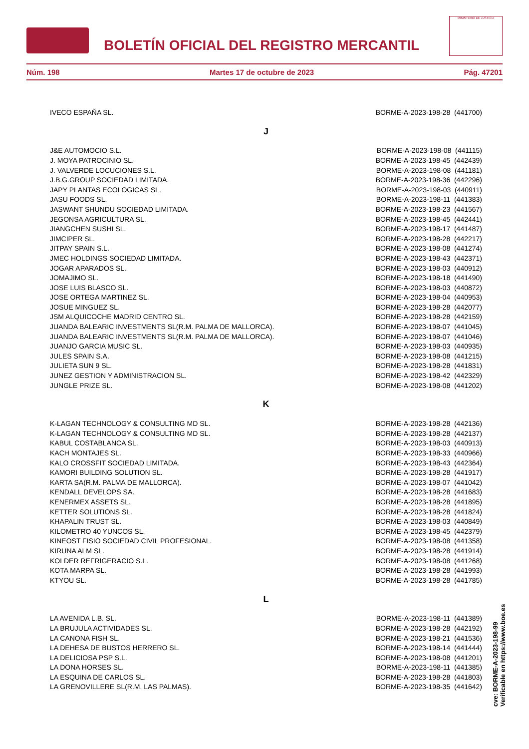BOLETÍN OFICIAL DEL REGISTRO MERCANTIL
MINISTERIO DE JUSTICIA
Núm. 198 Martes 17 de octubre de 2023 Pág. 47201
| IVECO ESPAÑA SL. | BORME-A-2023-198-28 (441700) |
J
| J&E AUTOMOCIO S.L. | BORME-A-2023-198-08 (441115) |
| J. MOYA PATROCINIO SL. | BORME-A-2023-198-45 (442439) |
| J. VALVERDE LOCUCIONES S.L. | BORME-A-2023-198-08 (441181) |
| J.B.G.GROUP SOCIEDAD LIMITADA. | BORME-A-2023-198-36 (442296) |
| JAPY PLANTAS ECOLOGICAS SL. | BORME-A-2023-198-03 (440911) |
| JASU FOODS SL. | BORME-A-2023-198-11 (441383) |
| JASWANT SHUNDU SOCIEDAD LIMITADA. | BORME-A-2023-198-23 (441567) |
| JEGONSA AGRICULTURA SL. | BORME-A-2023-198-45 (442441) |
| JIANGCHEN SUSHI SL. | BORME-A-2023-198-17 (441487) |
| JIMCIPER SL. | BORME-A-2023-198-28 (442217) |
| JITPAY SPAIN S.L. | BORME-A-2023-198-08 (441274) |
| JMEC HOLDINGS SOCIEDAD LIMITADA. | BORME-A-2023-198-43 (442371) |
| JOGAR APARADOS SL. | BORME-A-2023-198-03 (440912) |
| JOMAJIMO SL. | BORME-A-2023-198-18 (441490) |
| JOSE LUIS BLASCO SL. | BORME-A-2023-198-03 (440872) |
| JOSE ORTEGA MARTINEZ SL. | BORME-A-2023-198-04 (440953) |
| JOSUE MINGUEZ SL. | BORME-A-2023-198-28 (442077) |
| JSM ALQUICOCHE MADRID CENTRO SL. | BORME-A-2023-198-28 (442159) |
| JUANDA BALEARIC INVESTMENTS SL(R.M. PALMA DE MALLORCA). | BORME-A-2023-198-07 (441045) |
| JUANDA BALEARIC INVESTMENTS SL(R.M. PALMA DE MALLORCA). | BORME-A-2023-198-07 (441046) |
| JUANJO GARCIA MUSIC SL. | BORME-A-2023-198-03 (440935) |
| JULES SPAIN S.A. | BORME-A-2023-198-08 (441215) |
| JULIETA SUN 9 SL. | BORME-A-2023-198-28 (441831) |
| JUNEZ GESTION Y ADMINISTRACION SL. | BORME-A-2023-198-42 (442329) |
| JUNGLE PRIZE SL. | BORME-A-2023-198-08 (441202) |
K
| K-LAGAN TECHNOLOGY & CONSULTING MD SL. | BORME-A-2023-198-28 (442136) |
| K-LAGAN TECHNOLOGY & CONSULTING MD SL. | BORME-A-2023-198-28 (442137) |
| KABUL COSTABLANCA SL. | BORME-A-2023-198-03 (440913) |
| KACH MONTAJES SL. | BORME-A-2023-198-33 (440966) |
| KALO CROSSFIT SOCIEDAD LIMITADA. | BORME-A-2023-198-43 (442364) |
| KAMORI BUILDING SOLUTION SL. | BORME-A-2023-198-28 (441917) |
| KARTA SA(R.M. PALMA DE MALLORCA). | BORME-A-2023-198-07 (441042) |
| KENDALL DEVELOPS SA. | BORME-A-2023-198-28 (441683) |
| KENERMEX ASSETS SL. | BORME-A-2023-198-28 (441895) |
| KETTER SOLUTIONS SL. | BORME-A-2023-198-28 (441824) |
| KHAPALIN TRUST SL. | BORME-A-2023-198-03 (440849) |
| KILOMETRO 40 YUNCOS SL. | BORME-A-2023-198-45 (442379) |
| KINEOST FISIO SOCIEDAD CIVIL PROFESIONAL. | BORME-A-2023-198-08 (441358) |
| KIRUNA ALM SL. | BORME-A-2023-198-28 (441914) |
| KOLDER REFRIGERACIO S.L. | BORME-A-2023-198-08 (441268) |
| KOTA MARPA SL. | BORME-A-2023-198-28 (441993) |
| KTYOU SL. | BORME-A-2023-198-28 (441785) |
L
| LA AVENIDA L.B. SL. | BORME-A-2023-198-11 (441389) |
| LA BRUJULA ACTIVIDADES SL. | BORME-A-2023-198-28 (442192) |
| LA CANONA FISH SL. | BORME-A-2023-198-21 (441536) |
| LA DEHESA DE BUSTOS HERRERO SL. | BORME-A-2023-198-14 (441444) |
| LA DELICIOSA PSP S.L. | BORME-A-2023-198-08 (441201) |
| LA DONA HORSES SL. | BORME-A-2023-198-11 (441385) |
| LA ESQUINA DE CARLOS SL. | BORME-A-2023-198-28 (441803) |
| LA GRENOVILLERE SL(R.M. LAS PALMAS). | BORME-A-2023-198-35 (441642) |
cve: BORME-A-2023-198-99
Verificable en https://www.boe.es